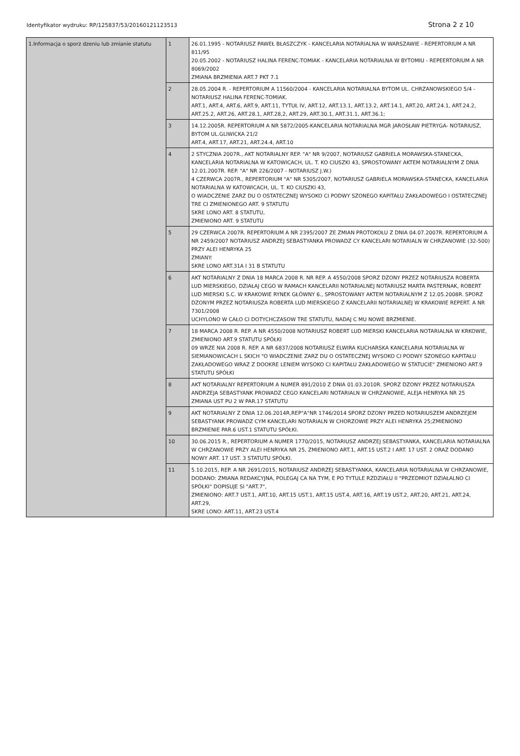Identyfikator wydruku: RP/125837/53/20160121123513 Strona 2 z 10
| 1.Informacja o sporz dzeniu lub zmianie statutu | 1 | 26.01.1995 - NOTARIUSZ PAWEŁ BŁASZCZYK - KANCELARIA NOTARIALNA W WARSZAWIE - REPERTORIUM A NR 811/95 20.05.2002 - NOTARIUSZ HALINA FERENC-TOMIAK - KANCELARIA NOTARIALNA W BYTOMIU - REPEERTORIUM A NR 8069/2002 ZMIANA BRZMIENIA ART.7 PKT 7.1 |
| | 2 | 28.05.2004 R. - REPERTORIUM A 11560/2004 - KANCELARIA NOTARIALNA BYTOM UL. CHRZANOWSKIEGO 5/4 - NOTARIUSZ HALINA FERENC-TOMIAK. ART.1, ART.4, ART.6, ART.9, ART.11, TYTUŁ IV, ART.12, ART.13.1, ART.13.2, ART.14.1, ART.20, ART.24.1, ART.24.2, ART.25.2, ART.26, ART.28.1, ART.28,2, ART.29, ART.30.1, ART.31.1, ART.36.1; |
| | 3 | 14.12.2005R. REPERTORIUM A NR 5872/2005-KANCELARIA NOTARIALNA MGR JAROSŁAW PIETRYGA- NOTARIUSZ, BYTOM UL.GLIWICKA 21/2 ART.4, ART.17, ART.21, ART.24.4, ART.10 |
| | 4 | 2 STYCZNIA 2007R., AKT NOTARIALNY REP. "A" NR 9/2007, NOTARIUSZ GABRIELA MORAWSKA-STANECKA, KANCELARIA NOTARIALNA W KATOWICACH, UL. T. KO CIUSZKI 43, SPROSTOWANY AKTEM NOTARIALNYM Z DNIA 12.01.2007R. REP. "A" NR 226/2007 - NOTARIUSZ J.W.) 4 CZERWCA 2007R., REPERTORIUM "A" NR 5305/2007, NOTARIUSZ GABRIELA MORAWSKA-STANECKA, KANCELARIA NOTARIALNA W KATOWICACH, UL. T. KO CIUSZKI 43, O WIADCZENIE ZARZ DU O OSTATECZNEJ WYSOKO CI PODWY SZONEGO KAPITAŁU ZAKŁADOWEGO I OSTATECZNEJ TRE CI ZMIENIONEGO ART. 9 STATUTU SKRE LONO ART. 8 STATUTU, ZMIENIONO ART. 9 STATUTU |
| | 5 | 29 CZERWCA 2007R. REPERTORIUM A NR 2395/2007 ZE ZMIAN PROTOKOŁU Z DNIA 04.07.2007R. REPERTORIUM A NR 2459/2007 NOTARIUSZ ANDRZEJ SEBASTYANKA PROWADZ CY KANCELARI NOTARIALN W CHRZANOWIE (32-500) PRZY ALEI HENRYKA 25 ZMIANY: SKRE LONO ART.31A I 31 B STATUTU |
| | 6 | AKT NOTARIALNY Z DNIA 18 MARCA 2008 R. NR REP. A 4550/2008 SPORZ DZONY PRZEZ NOTARIUSZA ROBERTA LUD MIERSKIEGO, DZIAŁAJ CEGO W RAMACH KANCELARII NOTARIALNEJ NOTARIUSZ MARTA PASTERNAK, ROBERT LUD MIERSKI S.C. W KRAKOWIE RYNEK GŁÓWNY 6., SPROSTOWANY AKTEM NOTARIALNYM Z 12.05.2008R. SPORZ DZONYM PRZEZ NOTARIUSZA ROBERTA LUD MIERSKIEGO Z KANCELARII NOTARIALNEJ W KRAKOWIE REPERT. A NR 7301/2008 UCHYLONO W CAŁO CI DOTYCHCZASOW TRE STATUTU, NADAJ C MU NOWE BRZMIENIE. |
| | 7 | 18 MARCA 2008 R. REP. A NR 4550/2008 NOTARIUSZ ROBERT LUD MIERSKI KANCELARIA NOTARIALNA W KRKOWIE, ZMIENIONO ART.9 STATUTU SPÓŁKI 09 WRZE NIA 2008 R. REP. A NR 6837/2008 NOTARIUSZ ELWIRA KUCHARSKA KANCELARIA NOTARIALNA W SIEMIANOWICACH L SKICH "O WIADCZENIE ZARZ DU O OSTATECZNEJ WYSOKO CI PODWY SZONEGO KAPITAŁU ZAKŁADOWEGO WRAZ Z DOOKRE LENIEM WYSOKO CI KAPITAŁU ZAKŁADOWEGO W STATUCIE" ZMIENIONO ART.9 STATUTU SPÓŁKI |
| | 8 | AKT NOTARIALNY REPERTORIUM A NUMER 891/2010 Z DNIA 01.03.2010R. SPORZ DZONY PRZEZ NOTARIUSZA ANDRZEJA SEBASTYANK PROWADZ CEGO KANCELARI NOTARIALN W CHRZANOWIE, ALEJA HENRYKA NR 25 ZMIANA UST PU 2 W PAR.17 STATUTU |
| | 9 | AKT NOTARIALNY Z DNIA 12.06.2014R,REP"A"NR 1746/2014 SPORZ DZONY PRZED NOTARIUSZEM ANDRZEJEM SEBASTYANK PROWADZ CYM KANCELARI NOTARIALN W CHORZOWIE PRZY ALEI HENRYKA 25;ZMIENIONO BRZMIENIE PAR.6 UST.1 STATUTU SPÓŁKI. |
| | 10 | 30.06.2015 R., REPERTORIUM A NUMER 1770/2015, NOTARIUSZ ANDRZEJ SEBASTYANKA, KANCELARIA NOTARIALNA W CHRZANOWIE PRZY ALEI HENRYKA NR 25, ZMIENIONO ART.1, ART.15 UST.2 I ART. 17 UST. 2 ORAZ DODANO NOWY ART. 17 UST. 3 STATUTU SPÓŁKI. |
| | 11 | 5.10.2015, REP. A NR 2691/2015, NOTARIUSZ ANDRZEJ SEBASTYANKA, KANCELARIA NOTARIALNA W CHRZANOWIE, DODANO: ZMIANA REDAKCYJNA, POLEGAJ CA NA TYM, E PO TYTULE RZDZIAŁU II "PRZEDMIOT DZIAŁALNO CI SPÓŁKI" DOPISUJE SI "ART.7", ZMIENIONO: ART.7 UST.1, ART.10, ART.15 UST.1, ART.15 UST.4, ART.16, ART.19 UST.2, ART.20, ART.21, ART.24, ART.29, SKRE LONO: ART.11, ART.23 UST.4 |